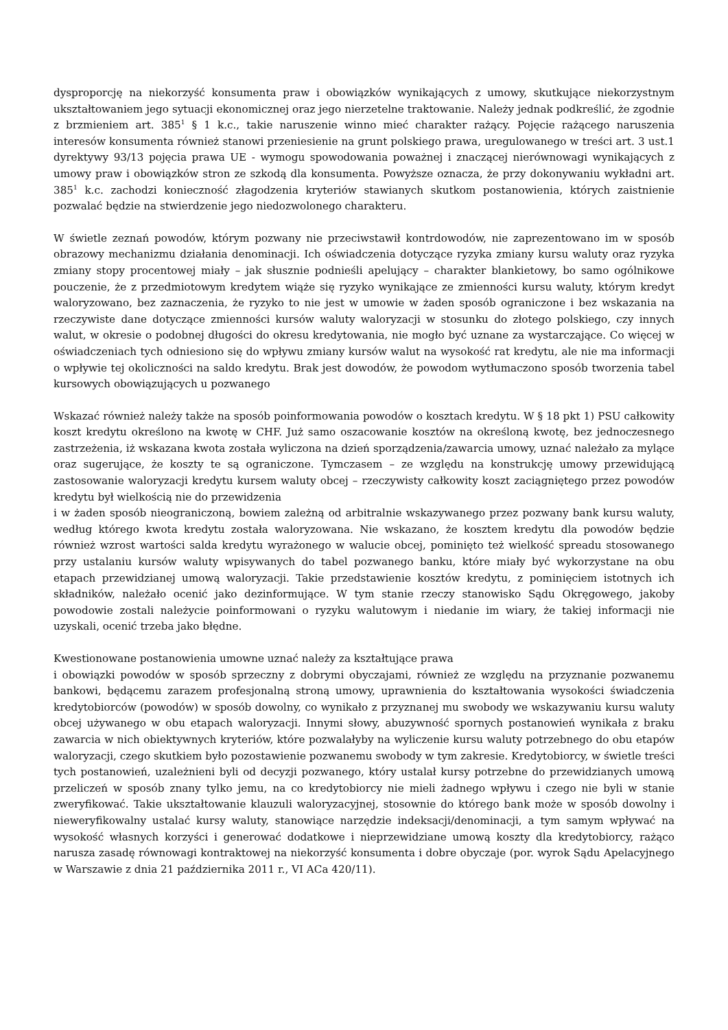dysproporcję na niekorzyść konsumenta praw i obowiązków wynikających z umowy, skutkujące niekorzystnym ukształtowaniem jego sytuacji ekonomicznej oraz jego nierzetelne traktowanie. Należy jednak podkreślić, że zgodnie z brzmieniem art. 385<sup>1</sup> § 1 k.c., takie naruszenie winno mieć charakter rażący. Pojęcie rażącego naruszenia interesów konsumenta również stanowi przeniesienie na grunt polskiego prawa, uregulowanego w treści art. 3 ust.1 dyrektywy 93/13 pojęcia prawa UE - wymogu spowodowania poważnej i znaczącej nierównowagi wynikających z umowy praw i obowiązków stron ze szkodą dla konsumenta. Powyższe oznacza, że przy dokonywaniu wykładni art. 385<sup>1</sup> k.c. zachodzi konieczność złagodzenia kryteriów stawianych skutkom postanowienia, których zaistnienie pozwalać będzie na stwierdzenie jego niedozwolonego charakteru.
W świetle zeznań powodów, którym pozwany nie przeciwstawił kontrdowodów, nie zaprezentowano im w sposób obrazowy mechanizmu działania denominacji. Ich oświadczenia dotyczące ryzyka zmiany kursu waluty oraz ryzyka zmiany stopy procentowej miały – jak słusznie podnieśli apelujący – charakter blankietowy, bo samo ogólnikowe pouczenie, że z przedmiotowym kredytem wiąże się ryzyko wynikające ze zmienności kursu waluty, którym kredyt waloryzowano, bez zaznaczenia, że ryzyko to nie jest w umowie w żaden sposób ograniczone i bez wskazania na rzeczywiste dane dotyczące zmienności kursów waluty waloryzacji w stosunku do złotego polskiego, czy innych walut, w okresie o podobnej długości do okresu kredytowania, nie mogło być uznane za wystarczające. Co więcej w oświadczeniach tych odniesiono się do wpływu zmiany kursów walut na wysokość rat kredytu, ale nie ma informacji o wpływie tej okoliczności na saldo kredytu. Brak jest dowodów, że powodom wytłumaczono sposób tworzenia tabel kursowych obowiązujących u pozwanego
Wskazać również należy także na sposób poinformowania powodów o kosztach kredytu. W § 18 pkt 1) PSU całkowity koszt kredytu określono na kwotę w CHF. Już samo oszacowanie kosztów na określoną kwotę, bez jednoczesnego zastrzeżenia, iż wskazana kwota została wyliczona na dzień sporządzenia/zawarcia umowy, uznać należało za mylące oraz sugerujące, że koszty te są ograniczone. Tymczasem – ze względu na konstrukcję umowy przewidującą zastosowanie waloryzacji kredytu kursem waluty obcej – rzeczywisty całkowity koszt zaciągniętego przez powodów kredytu był wielkością nie do przewidzenia
i w żaden sposób nieograniczoną, bowiem zależną od arbitralnie wskazywanego przez pozwany bank kursu waluty, według którego kwota kredytu została waloryzowana. Nie wskazano, że kosztem kredytu dla powodów będzie również wzrost wartości salda kredytu wyrażonego w walucie obcej, pominięto też wielkość spreadu stosowanego przy ustalaniu kursów waluty wpisywanych do tabel pozwanego banku, które miały być wykorzystane na obu etapach przewidzianej umową waloryzacji. Takie przedstawienie kosztów kredytu, z pominięciem istotnych ich składników, należało ocenić jako dezinformujące. W tym stanie rzeczy stanowisko Sądu Okręgowego, jakoby powodowie zostali należycie poinformowani o ryzyku walutowym i niedanie im wiary, że takiej informacji nie uzyskali, ocenić trzeba jako błędne.
Kwestionowane postanowienia umowne uznać należy za kształtujące prawa
i obowiązki powodów w sposób sprzeczny z dobrymi obyczajami, również ze względu na przyznanie pozwanemu bankowi, będącemu zarazem profesjonalną stroną umowy, uprawnienia do kształtowania wysokości świadczenia kredytobiorców (powodów) w sposób dowolny, co wynikało z przyznanej mu swobody we wskazywaniu kursu waluty obcej używanego w obu etapach waloryzacji. Innymi słowy, abuzywność spornych postanowień wynikała z braku zawarcia w nich obiektywnych kryteriów, które pozwalałyby na wyliczenie kursu waluty potrzebnego do obu etapów waloryzacji, czego skutkiem było pozostawienie pozwanemu swobody w tym zakresie. Kredytobiorcy, w świetle treści tych postanowień, uzależnieni byli od decyzji pozwanego, który ustalał kursy potrzebne do przewidzianych umową przeliczeń w sposób znany tylko jemu, na co kredytobiorcy nie mieli żadnego wpływu i czego nie byli w stanie zweryfikować. Takie ukształtowanie klauzuli waloryzacyjnej, stosownie do którego bank może w sposób dowolny i nieweryfikowalny ustalać kursy waluty, stanowiące narzędzie indeksacji/denominacji, a tym samym wpływać na wysokość własnych korzyści i generować dodatkowe i nieprzewidziane umową koszty dla kredytobiorcy, rażąco narusza zasadę równowagi kontraktowej na niekorzyść konsumenta i dobre obyczaje (por. wyrok Sądu Apelacyjnego w Warszawie z dnia 21 października 2011 r., VI ACa 420/11).